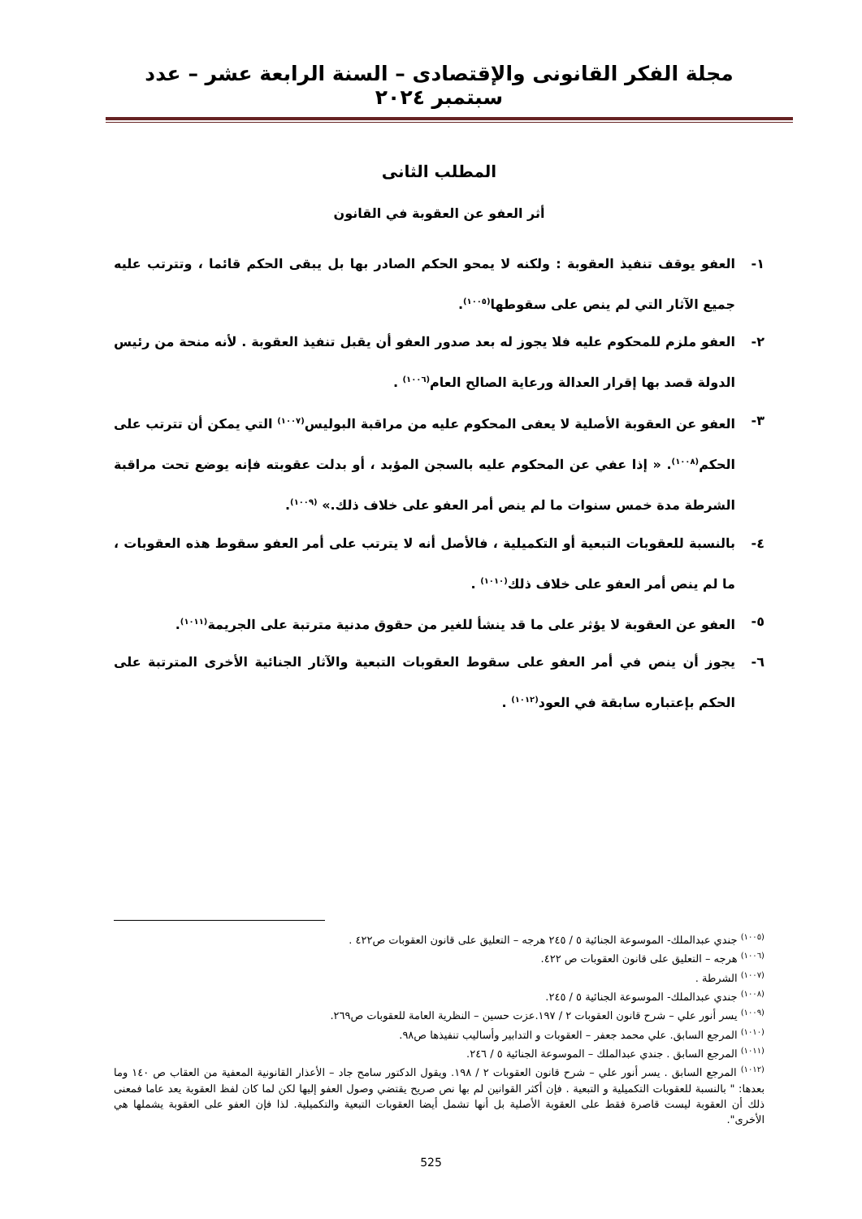مجلة الفكر القانونى والإقتصادى – السنة الرابعة عشر – عدد سبتمبر ٢٠٢٤
المطلب الثانى
أثر العفو عن العقوبة في القانون
١- العفو يوقف تنفيذ العقوبة : ولكنه لا يمحو الحكم الصادر بها بل يبقى الحكم قائما ، وتترتب عليه جميع الآثار التي لم ينص على سقوطها<sup>(١٠٠٥)</sup>.
٢- العفو ملزم للمحكوم عليه فلا يجوز له بعد صدور العفو أن يقبل تنفيذ العقوبة . لأنه منحة من رئيس الدولة قصد بها إقرار العدالة ورعاية الصالح العام<sup>(١٠٠٦)</sup> .
٣- العفو عن العقوبة الأصلية لا يعفى المحكوم عليه من مراقبة البوليس<sup>(١٠٠٧)</sup> التي يمكن أن تترتب على الحكم<sup>(١٠٠٨)</sup>. « إذا عفي عن المحكوم عليه بالسجن المؤبد ، أو بدلت عقوبته فإنه يوضع تحت مراقبة الشرطة مدة خمس سنوات ما لم ينص أمر العفو على خلاف ذلك.» <sup>(١٠٠٩)</sup>.
٤- بالنسبة للعقوبات التبعية أو التكميلية ، فالأصل أنه لا يترتب على أمر العفو سقوط هذه العقوبات ، ما لم ينص أمر العفو على خلاف ذلك<sup>(١٠١٠)</sup> .
٥- العفو عن العقوبة لا يؤثر على ما قد ينشأ للغير من حقوق مدنية مترتبة على الجريمة<sup>(١٠١١)</sup>.
٦- يجوز أن ينص في أمر العفو على سقوط العقوبات التبعية والآثار الجنائية الأخرى المترتبة على الحكم بإعتباره سابقة في العود<sup>(١٠١٢)</sup> .
<sup>(١٠٠٥)</sup> جندي عبدالملك- الموسوعة الجنائية ٥ / ٢٤٥ هرجه – التعليق على قانون العقوبات ص٤٢٢ .
<sup>(١٠٠٦)</sup> هرجه – التعليق على قانون العقوبات ص ٤٢٢.
<sup>(١٠٠٧)</sup> الشرطة .
<sup>(١٠٠٨)</sup> جندي عبدالملك- الموسوعة الجنائية ٥ / ٢٤٥.
<sup>(١٠٠٩)</sup> يسر أنور علي – شرح قانون العقوبات ٢ / ١٩٧.عزت حسين – النظرية العامة للعقوبات ص٢٦٩.
<sup>(١٠١٠)</sup> المرجع السابق. علي محمد جعفر – العقوبات و التدابير وأساليب تنفيذها ص٩٨.
<sup>(١٠١١)</sup> المرجع السابق . جندي عبدالملك – الموسوعة الجنائية ٥ / ٢٤٦.
<sup>(١٠١٢)</sup> المرجع السابق . يسر أنور علي – شرح قانون العقوبات ٢ / ١٩٨. ويقول الدكتور سامح جاد – الأعذار القانونية المعفية من العقاب ص ١٤٠ وما بعدها: " بالنسبة للعقوبات التكميلية و التبعية . فإن أكثر القوانين لم بها نص صريح يقتضي وصول العفو إليها لكن لما كان لفظ العقوبة يعد عاما فمعنى ذلك أن العقوبة ليست قاصرة فقط على العقوبة الأصلية بل أنها تشمل أيضا العقوبات التبعية والتكميلية. لذا فإن العفو على العقوبة يشملها هي الأخرى".
525